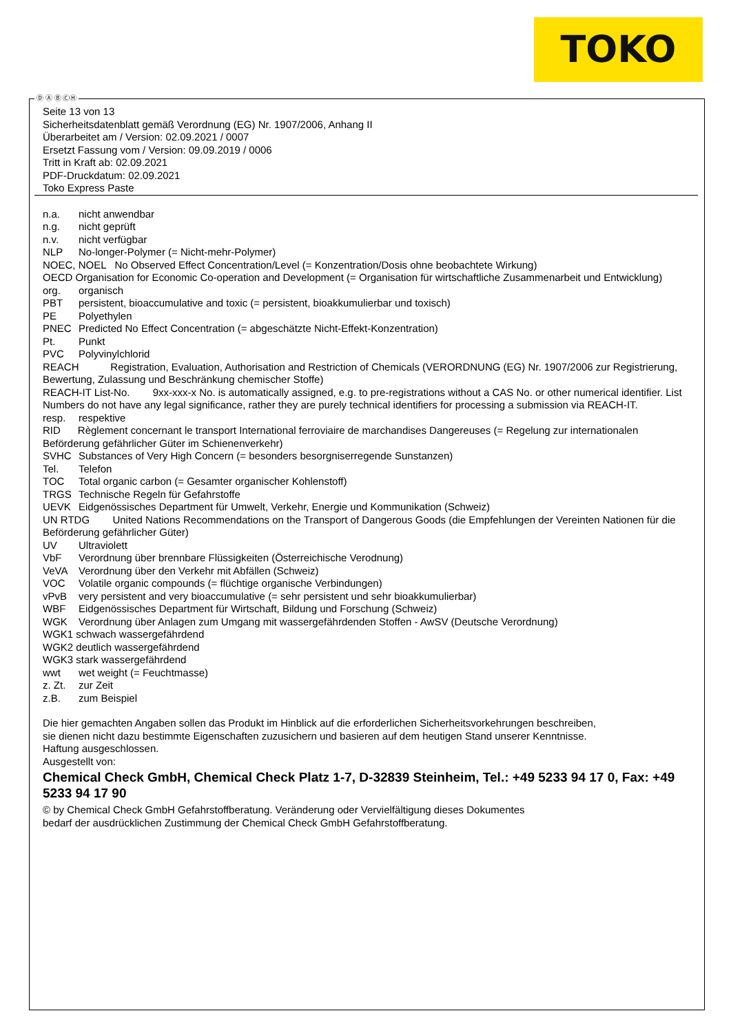TOKO
Ⓓ Ⓐ Ⓑ ⒸⒽ
Seite 13 von 13
Sicherheitsdatenblatt gemäß Verordnung (EG) Nr. 1907/2006, Anhang II
Überarbeitet am / Version: 02.09.2021 / 0007
Ersetzt Fassung vom / Version: 09.09.2019 / 0006
Tritt in Kraft ab: 02.09.2021
PDF-Druckdatum: 02.09.2021
Toko Express Paste
n.a. nicht anwendbar
n.g. nicht geprüft
n.v. nicht verfügbar
NLP No-longer-Polymer (= Nicht-mehr-Polymer)
NOEC, NOEL No Observed Effect Concentration/Level (= Konzentration/Dosis ohne beobachtete Wirkung)
OECD Organisation for Economic Co-operation and Development (= Organisation für wirtschaftliche Zusammenarbeit und Entwicklung)
org. organisch
PBT persistent, bioaccumulative and toxic (= persistent, bioakkumulierbar und toxisch)
PE Polyethylen
PNEC Predicted No Effect Concentration (= abgeschätzte Nicht-Effekt-Konzentration)
Pt. Punkt
PVC Polyvinylchlorid
REACH Registration, Evaluation, Authorisation and Restriction of Chemicals (VERORDNUNG (EG) Nr. 1907/2006 zur Registrierung, Bewertung, Zulassung und Beschränkung chemischer Stoffe)
REACH-IT List-No. 9xx-xxx-x No. is automatically assigned, e.g. to pre-registrations without a CAS No. or other numerical identifier. List Numbers do not have any legal significance, rather they are purely technical identifiers for processing a submission via REACH-IT.
resp. respektive
RID Règlement concernant le transport International ferroviaire de marchandises Dangereuses (= Regelung zur internationalen Beförderung gefährlicher Güter im Schienenverkehr)
SVHC Substances of Very High Concern (= besonders besorgniserregende Sunstanzen)
Tel. Telefon
TOC Total organic carbon (= Gesamter organischer Kohlenstoff)
TRGS Technische Regeln für Gefahrstoffe
UEVK Eidgenössisches Department für Umwelt, Verkehr, Energie und Kommunikation (Schweiz)
UN RTDG United Nations Recommendations on the Transport of Dangerous Goods (die Empfehlungen der Vereinten Nationen für die Beförderung gefährlicher Güter)
UV Ultraviolett
VbF Verordnung über brennbare Flüssigkeiten (Österreichische Verodnung)
VeVA Verordnung über den Verkehr mit Abfällen (Schweiz)
VOC Volatile organic compounds (= flüchtige organische Verbindungen)
vPvB very persistent and very bioaccumulative (= sehr persistent und sehr bioakkumulierbar)
WBF Eidgenössisches Department für Wirtschaft, Bildung und Forschung (Schweiz)
WGK Verordnung über Anlagen zum Umgang mit wassergefährdenden Stoffen - AwSV (Deutsche Verordnung)
WGK1 schwach wassergefährdend
WGK2 deutlich wassergefährdend
WGK3 stark wassergefährdend
wwt wet weight (= Feuchtmasse)
z. Zt. zur Zeit
z.B. zum Beispiel
Die hier gemachten Angaben sollen das Produkt im Hinblick auf die erforderlichen Sicherheitsvorkehrungen beschreiben,
sie dienen nicht dazu bestimmte Eigenschaften zuzusichern und basieren auf dem heutigen Stand unserer Kenntnisse.
Haftung ausgeschlossen.
Ausgestellt von:
Chemical Check GmbH, Chemical Check Platz 1-7, D-32839 Steinheim, Tel.: +49 5233 94 17 0, Fax: +49 5233 94 17 90
© by Chemical Check GmbH Gefahrstoffberatung. Veränderung oder Vervielfältigung dieses Dokumentes
bedarf der ausdrücklichen Zustimmung der Chemical Check GmbH Gefahrstoffberatung.